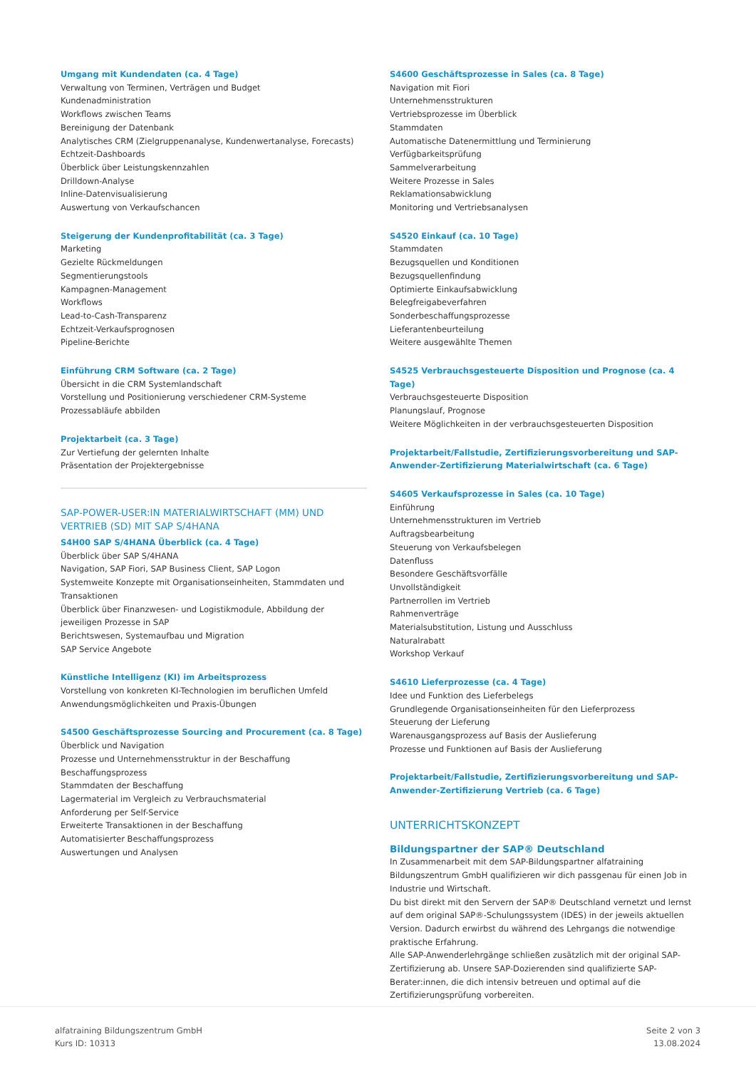Umgang mit Kundendaten (ca. 4 Tage)
Verwaltung von Terminen, Verträgen und Budget
Kundenadministration
Workflows zwischen Teams
Bereinigung der Datenbank
Analytisches CRM (Zielgruppenanalyse, Kundenwertanalyse, Forecasts)
Echtzeit-Dashboards
Überblick über Leistungskennzahlen
Drilldown-Analyse
Inline-Datenvisualisierung
Auswertung von Verkaufschancen
Steigerung der Kundenprofitabilität (ca. 3 Tage)
Marketing
Gezielte Rückmeldungen
Segmentierungstools
Kampagnen-Management
Workflows
Lead-to-Cash-Transparenz
Echtzeit-Verkaufsprognosen
Pipeline-Berichte
Einführung CRM Software (ca. 2 Tage)
Übersicht in die CRM Systemlandschaft
Vorstellung und Positionierung verschiedener CRM-Systeme
Prozessabläufe abbilden
Projektarbeit (ca. 3 Tage)
Zur Vertiefung der gelernten Inhalte
Präsentation der Projektergebnisse
SAP-POWER-USER:IN MATERIALWIRTSCHAFT (MM) UND VERTRIEB (SD) MIT SAP S/4HANA
S4H00 SAP S/4HANA Überblick (ca. 4 Tage)
Überblick über SAP S/4HANA
Navigation, SAP Fiori, SAP Business Client, SAP Logon
Systemweite Konzepte mit Organisationseinheiten, Stammdaten und Transaktionen
Überblick über Finanzwesen- und Logistikmodule, Abbildung der jeweiligen Prozesse in SAP
Berichtswesen, Systemaufbau und Migration
SAP Service Angebote
Künstliche Intelligenz (KI) im Arbeitsprozess
Vorstellung von konkreten KI-Technologien im beruflichen Umfeld
Anwendungsmöglichkeiten und Praxis-Übungen
S4500 Geschäftsprozesse Sourcing and Procurement (ca. 8 Tage)
Überblick und Navigation
Prozesse und Unternehmensstruktur in der Beschaffung
Beschaffungsprozess
Stammdaten der Beschaffung
Lagermaterial im Vergleich zu Verbrauchsmaterial
Anforderung per Self-Service
Erweiterte Transaktionen in der Beschaffung
Automatisierter Beschaffungsprozess
Auswertungen und Analysen
S4600 Geschäftsprozesse in Sales (ca. 8 Tage)
Navigation mit Fiori
Unternehmensstrukturen
Vertriebsprozesse im Überblick
Stammdaten
Automatische Datenermittlung und Terminierung
Verfügbarkeitsprüfung
Sammelverarbeitung
Weitere Prozesse in Sales
Reklamationsabwicklung
Monitoring und Vertriebsanalysen
S4520 Einkauf (ca. 10 Tage)
Stammdaten
Bezugsquellen und Konditionen
Bezugsquellenfindung
Optimierte Einkaufsabwicklung
Belegfreigabeverfahren
Sonderbeschaffungsprozesse
Lieferantenbeurteilung
Weitere ausgewählte Themen
S4525 Verbrauchsgesteuerte Disposition und Prognose (ca. 4 Tage)
Verbrauchsgesteuerte Disposition
Planungslauf, Prognose
Weitere Möglichkeiten in der verbrauchsgesteuerten Disposition
Projektarbeit/Fallstudie, Zertifizierungsvorbereitung und SAP-Anwender-Zertifizierung Materialwirtschaft (ca. 6 Tage)
S4605 Verkaufsprozesse in Sales (ca. 10 Tage)
Einführung
Unternehmensstrukturen im Vertrieb
Auftragsbearbeitung
Steuerung von Verkaufsbelegen
Datenfluss
Besondere Geschäftsvorfälle
Unvollständigkeit
Partnerrollen im Vertrieb
Rahmenverträge
Materialsubstitution, Listung und Ausschluss
Naturalrabatt
Workshop Verkauf
S4610 Lieferprozesse (ca. 4 Tage)
Idee und Funktion des Lieferbelegs
Grundlegende Organisationseinheiten für den Lieferprozess
Steuerung der Lieferung
Warenausgangsprozess auf Basis der Auslieferung
Prozesse und Funktionen auf Basis der Auslieferung
Projektarbeit/Fallstudie, Zertifizierungsvorbereitung und SAP-Anwender-Zertifizierung Vertrieb (ca. 6 Tage)
UNTERRICHTSKONZEPT
Bildungspartner der SAP® Deutschland
In Zusammenarbeit mit dem SAP-Bildungspartner alfatraining Bildungszentrum GmbH qualifizieren wir dich passgenau für einen Job in Industrie und Wirtschaft.
Du bist direkt mit den Servern der SAP® Deutschland vernetzt und lernst auf dem original SAP®-Schulungssystem (IDES) in der jeweils aktuellen Version. Dadurch erwirbst du während des Lehrgangs die notwendige praktische Erfahrung.
Alle SAP-Anwenderlehrgänge schließen zusätzlich mit der original SAP-Zertifizierung ab. Unsere SAP-Dozierenden sind qualifizierte SAP-Berater:innen, die dich intensiv betreuen und optimal auf die Zertifizierungsprüfung vorbereiten.
alfatraining Bildungszentrum GmbH
Kurs ID: 10313
Seite 2 von 3
13.08.2024